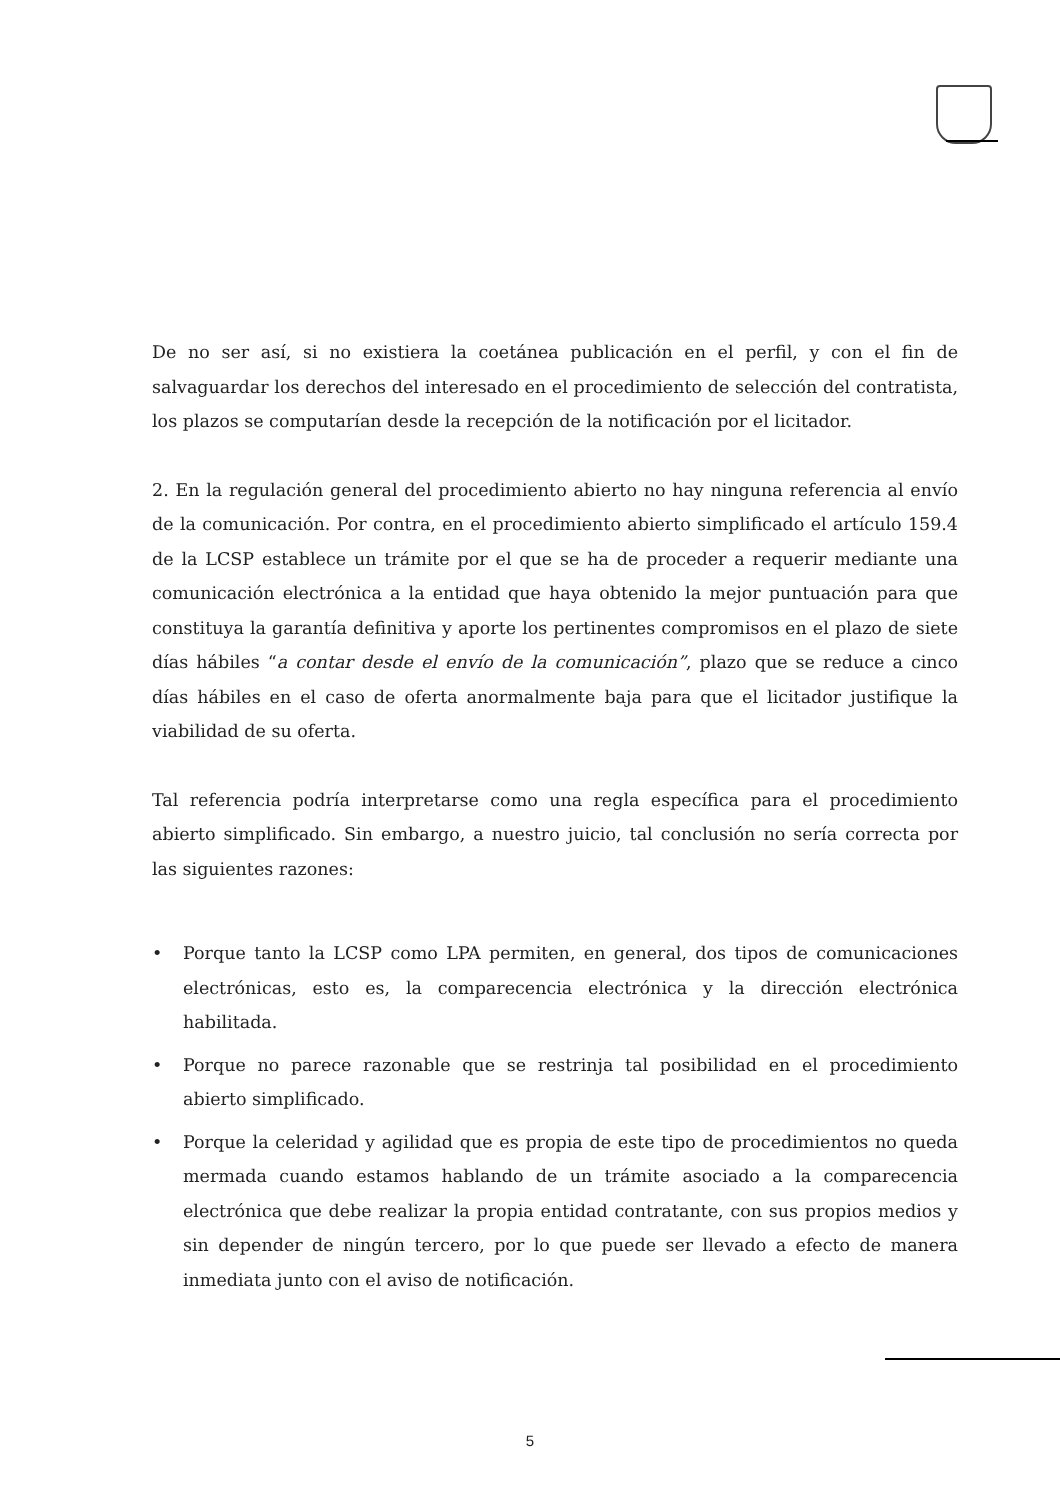De no ser así, si no existiera la coetánea publicación en el perfil, y con el fin de salvaguardar los derechos del interesado en el procedimiento de selección del contratista, los plazos se computarían desde la recepción de la notificación por el licitador.
2. En la regulación general del procedimiento abierto no hay ninguna referencia al envío de la comunicación. Por contra, en el procedimiento abierto simplificado el artículo 159.4 de la LCSP establece un trámite por el que se ha de proceder a requerir mediante una comunicación electrónica a la entidad que haya obtenido la mejor puntuación para que constituya la garantía definitiva y aporte los pertinentes compromisos en el plazo de siete días hábiles “a contar desde el envío de la comunicación”, plazo que se reduce a cinco días hábiles en el caso de oferta anormalmente baja para que el licitador justifique la viabilidad de su oferta.
Tal referencia podría interpretarse como una regla específica para el procedimiento abierto simplificado. Sin embargo, a nuestro juicio, tal conclusión no sería correcta por las siguientes razones:
• Porque tanto la LCSP como LPA permiten, en general, dos tipos de comunicaciones electrónicas, esto es, la comparecencia electrónica y la dirección electrónica habilitada.
• Porque no parece razonable que se restrinja tal posibilidad en el procedimiento abierto simplificado.
• Porque la celeridad y agilidad que es propia de este tipo de procedimientos no queda mermada cuando estamos hablando de un trámite asociado a la comparecencia electrónica que debe realizar la propia entidad contratante, con sus propios medios y sin depender de ningún tercero, por lo que puede ser llevado a efecto de manera inmediata junto con el aviso de notificación.
5